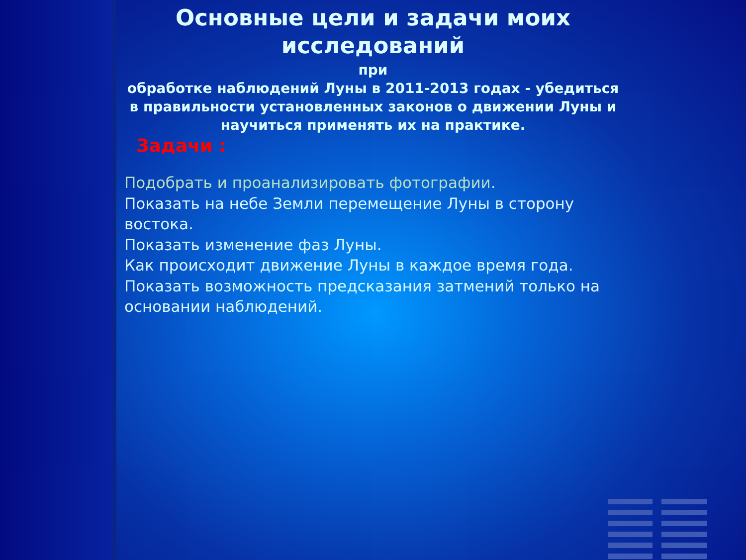Основные цели и задачи моих исследований
при
обработке наблюдений Луны в 2011-2013 годах - убедиться в правильности установленных законов о движении Луны и научиться применять их на практике.
Задачи :
Подобрать и проанализировать фотографии.
Показать на небе Земли перемещение Луны в сторону востока.
Показать изменение фаз Луны.
Как происходит движение Луны в каждое время года.
Показать возможность предсказания затмений только на основании наблюдений.